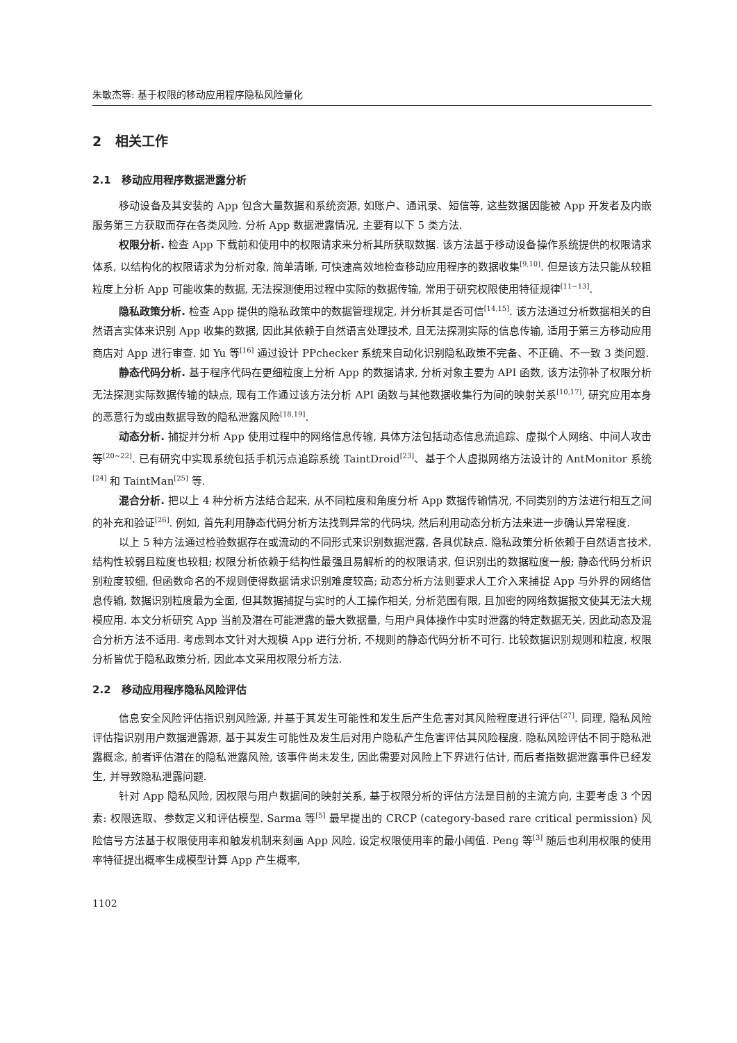朱敏杰等: 基于权限的移动应用程序隐私风险量化
2 相关工作
2.1 移动应用程序数据泄露分析
移动设备及其安装的 App 包含大量数据和系统资源, 如账户、通讯录、短信等, 这些数据因能被 App 开发者及内嵌服务第三方获取而存在各类风险. 分析 App 数据泄露情况, 主要有以下 5 类方法.
权限分析. 检查 App 下载前和使用中的权限请求来分析其所获取数据. 该方法基于移动设备操作系统提供的权限请求体系, 以结构化的权限请求为分析对象, 简单清晰, 可快速高效地检查移动应用程序的数据收集<sup>[9,10]</sup>. 但是该方法只能从较粗粒度上分析 App 可能收集的数据, 无法探测使用过程中实际的数据传输, 常用于研究权限使用特征规律<sup>[11~13]</sup>.
隐私政策分析. 检查 App 提供的隐私政策中的数据管理规定, 并分析其是否可信<sup>[14,15]</sup>. 该方法通过分析数据相关的自然语言实体来识别 App 收集的数据, 因此其依赖于自然语言处理技术, 且无法探测实际的信息传输, 适用于第三方移动应用商店对 App 进行审查. 如 Yu 等<sup>[16]</sup> 通过设计 PPchecker 系统来自动化识别隐私政策不完备、不正确、不一致 3 类问题.
静态代码分析. 基于程序代码在更细粒度上分析 App 的数据请求, 分析对象主要为 API 函数, 该方法弥补了权限分析无法探测实际数据传输的缺点, 现有工作通过该方法分析 API 函数与其他数据收集行为间的映射关系<sup>[10,17]</sup>, 研究应用本身的恶意行为或由数据导致的隐私泄露风险<sup>[18,19]</sup>.
动态分析. 捕捉并分析 App 使用过程中的网络信息传输, 具体方法包括动态信息流追踪、虚拟个人网络、中间人攻击等<sup>[20~22]</sup>. 已有研究中实现系统包括手机污点追踪系统 TaintDroid<sup>[23]</sup>、基于个人虚拟网络方法设计的 AntMonitor 系统<sup>[24]</sup> 和 TaintMan<sup>[25]</sup> 等.
混合分析. 把以上 4 种分析方法结合起来, 从不同粒度和角度分析 App 数据传输情况, 不同类别的方法进行相互之间的补充和验证<sup>[26]</sup>. 例如, 首先利用静态代码分析方法找到异常的代码块, 然后利用动态分析方法来进一步确认异常程度.
以上 5 种方法通过检验数据存在或流动的不同形式来识别数据泄露, 各具优缺点. 隐私政策分析依赖于自然语言技术, 结构性较弱且粒度也较粗; 权限分析依赖于结构性最强且易解析的的权限请求, 但识别出的数据粒度一般; 静态代码分析识别粒度较细, 但函数命名的不规则使得数据请求识别难度较高; 动态分析方法则要求人工介入来捕捉 App 与外界的网络信息传输, 数据识别粒度最为全面, 但其数据捕捉与实时的人工操作相关, 分析范围有限, 且加密的网络数据报文使其无法大规模应用. 本文分析研究 App 当前及潜在可能泄露的最大数据量, 与用户具体操作中实时泄露的特定数据无关, 因此动态及混合分析方法不适用. 考虑到本文针对大规模 App 进行分析, 不规则的静态代码分析不可行. 比较数据识别规则和粒度, 权限分析皆优于隐私政策分析, 因此本文采用权限分析方法.
2.2 移动应用程序隐私风险评估
信息安全风险评估指识别风险源, 并基于其发生可能性和发生后产生危害对其风险程度进行评估<sup>[27]</sup>. 同理, 隐私风险评估指识别用户数据泄露源, 基于其发生可能性及发生后对用户隐私产生危害评估其风险程度. 隐私风险评估不同于隐私泄露概念, 前者评估潜在的隐私泄露风险, 该事件尚未发生, 因此需要对风险上下界进行估计, 而后者指数据泄露事件已经发生, 并导致隐私泄露问题.
针对 App 隐私风险, 因权限与用户数据间的映射关系, 基于权限分析的评估方法是目前的主流方向, 主要考虑 3 个因素: 权限选取、参数定义和评估模型. Sarma 等<sup>[5]</sup> 最早提出的 CRCP (category-based rare critical permission) 风险信号方法基于权限使用率和触发机制来刻画 App 风险, 设定权限使用率的最小阈值. Peng 等<sup>[3]</sup> 随后也利用权限的使用率特征提出概率生成模型计算 App 产生概率,
1102